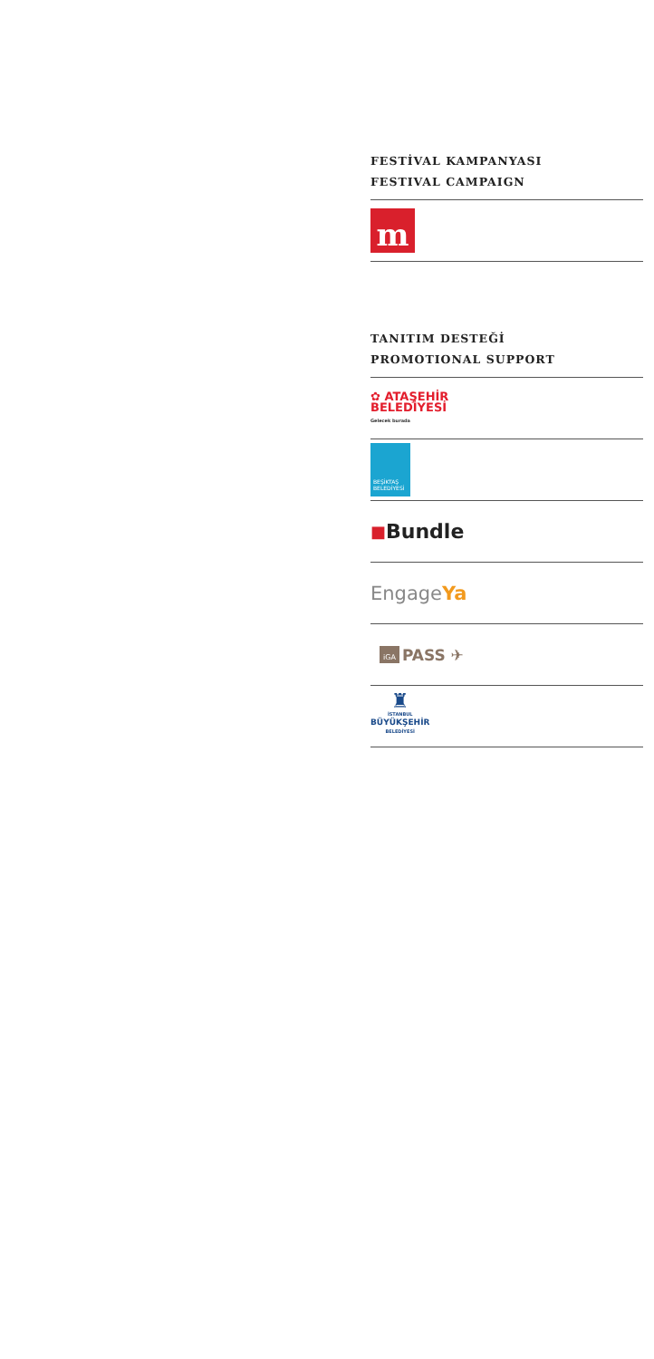FESTİVAL KAMPANYASI
FESTIVAL CAMPAIGN
m
TANITIM DESTEĞİ
PROMOTIONAL SUPPORT
✿ ATAŞEHİR
BELEDİYESİ
Gelecek burada
BEŞİKTAŞ
BELEDİYESİ
■ Bundle
Engage Ya
iGA PASS ✈
♜
İSTANBUL
BÜYÜKŞEHİR
BELEDİYESİ